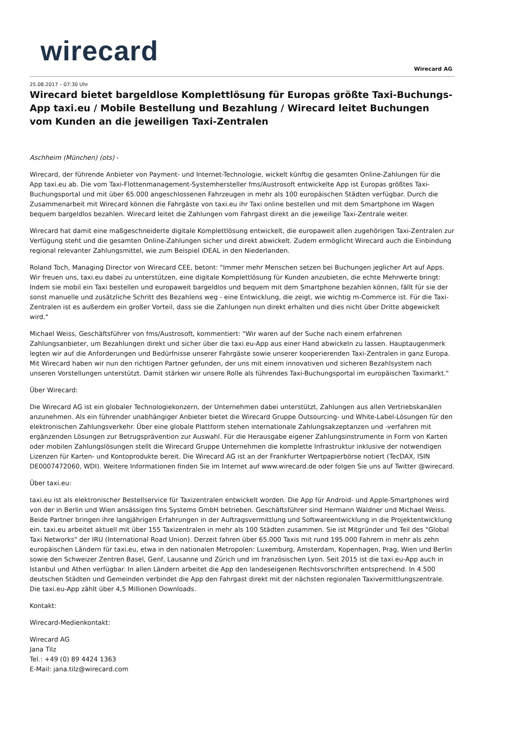wirecard
Wirecard AG
25.08.2017 – 07:30 Uhr
Wirecard bietet bargeldlose Komplettlösung für Europas größte Taxi-Buchungs-App taxi.eu / Mobile Bestellung und Bezahlung / Wirecard leitet Buchungen vom Kunden an die jeweiligen Taxi-Zentralen
Aschheim (München) (ots) -
Wirecard, der führende Anbieter von Payment- und Internet-Technologie, wickelt künftig die gesamten Online-Zahlungen für die App taxi.eu ab. Die vom Taxi-Flottenmanagement-Systemhersteller fms/Austrosoft entwickelte App ist Europas größtes Taxi-Buchungsportal und mit über 65.000 angeschlossenen Fahrzeugen in mehr als 100 europäischen Städten verfügbar. Durch die Zusammenarbeit mit Wirecard können die Fahrgäste von taxi.eu ihr Taxi online bestellen und mit dem Smartphone im Wagen bequem bargeldlos bezahlen. Wirecard leitet die Zahlungen vom Fahrgast direkt an die jeweilige Taxi-Zentrale weiter.
Wirecard hat damit eine maßgeschneiderte digitale Komplettlösung entwickelt, die europaweit allen zugehörigen Taxi-Zentralen zur Verfügung steht und die gesamten Online-Zahlungen sicher und direkt abwickelt. Zudem ermöglicht Wirecard auch die Einbindung regional relevanter Zahlungsmittel, wie zum Beispiel iDEAL in den Niederlanden.
Roland Toch, Managing Director von Wirecard CEE, betont: "Immer mehr Menschen setzen bei Buchungen jeglicher Art auf Apps. Wir freuen uns, taxi.eu dabei zu unterstützen, eine digitale Komplettlösung für Kunden anzubieten, die echte Mehrwerte bringt: Indem sie mobil ein Taxi bestellen und europaweit bargeldlos und bequem mit dem Smartphone bezahlen können, fällt für sie der sonst manuelle und zusätzliche Schritt des Bezahlens weg - eine Entwicklung, die zeigt, wie wichtig m-Commerce ist. Für die Taxi-Zentralen ist es außerdem ein großer Vorteil, dass sie die Zahlungen nun direkt erhalten und dies nicht über Dritte abgewickelt wird."
Michael Weiss, Geschäftsführer von fms/Austrosoft, kommentiert: "Wir waren auf der Suche nach einem erfahrenen Zahlungsanbieter, um Bezahlungen direkt und sicher über die taxi.eu-App aus einer Hand abwickeln zu lassen. Hauptaugenmerk legten wir auf die Anforderungen und Bedürfnisse unserer Fahrgäste sowie unserer kooperierenden Taxi-Zentralen in ganz Europa. Mit Wirecard haben wir nun den richtigen Partner gefunden, der uns mit einem innovativen und sicheren Bezahlsystem nach unseren Vorstellungen unterstützt. Damit stärken wir unsere Rolle als führendes Taxi-Buchungsportal im europäischen Taximarkt."
Über Wirecard:
Die Wirecard AG ist ein globaler Technologiekonzern, der Unternehmen dabei unterstützt, Zahlungen aus allen Vertriebskanälen anzunehmen. Als ein führender unabhängiger Anbieter bietet die Wirecard Gruppe Outsourcing- und White-Label-Lösungen für den elektronischen Zahlungsverkehr. Über eine globale Plattform stehen internationale Zahlungsakzeptanzen und -verfahren mit ergänzenden Lösungen zur Betrugsprävention zur Auswahl. Für die Herausgabe eigener Zahlungsinstrumente in Form von Karten oder mobilen Zahlungslösungen stellt die Wirecard Gruppe Unternehmen die komplette Infrastruktur inklusive der notwendigen Lizenzen für Karten- und Kontoprodukte bereit. Die Wirecard AG ist an der Frankfurter Wertpapierbörse notiert (TecDAX, ISIN DE0007472060, WDI). Weitere Informationen finden Sie im Internet auf www.wirecard.de oder folgen Sie uns auf Twitter @wirecard.
Über taxi.eu:
taxi.eu ist als elektronischer Bestellservice für Taxizentralen entwickelt worden. Die App für Android- und Apple-Smartphones wird von der in Berlin und Wien ansässigen fms Systems GmbH betrieben. Geschäftsführer sind Hermann Waldner und Michael Weiss. Beide Partner bringen ihre langjährigen Erfahrungen in der Auftragsvermittlung und Softwareentwicklung in die Projektentwicklung ein. taxi.eu arbeitet aktuell mit über 155 Taxizentralen in mehr als 100 Städten zusammen. Sie ist Mitgründer und Teil des "Global Taxi Networks" der IRU (International Road Union). Derzeit fahren über 65.000 Taxis mit rund 195.000 Fahrern in mehr als zehn europäischen Ländern für taxi.eu, etwa in den nationalen Metropolen: Luxemburg, Amsterdam, Kopenhagen, Prag, Wien und Berlin sowie den Schweizer Zentren Basel, Genf, Lausanne und Zürich und im französischen Lyon. Seit 2015 ist die taxi.eu-App auch in Istanbul und Athen verfügbar. In allen Ländern arbeitet die App den landeseigenen Rechtsvorschriften entsprechend. In 4.500 deutschen Städten und Gemeinden verbindet die App den Fahrgast direkt mit der nächsten regionalen Taxivermittlungszentrale. Die taxi.eu-App zählt über 4,5 Millionen Downloads.
Kontakt:
Wirecard-Medienkontakt:
Wirecard AG
Jana Tilz
Tel.: +49 (0) 89 4424 1363
E-Mail: jana.tilz@wirecard.com